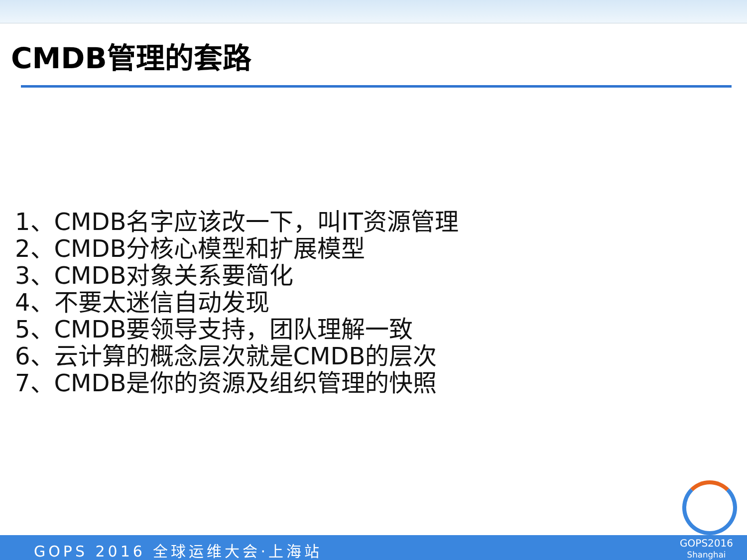CMDB管理的套路
1、CMDB名字应该改一下，叫IT资源管理
2、CMDB分核心模型和扩展模型
3、CMDB对象关系要简化
4、不要太迷信自动发现
5、CMDB要领导支持，团队理解一致
6、云计算的概念层次就是CMDB的层次
7、CMDB是你的资源及组织管理的快照
GOPS 2016 全球运维大会·上海站
GOPS2016
Shanghai